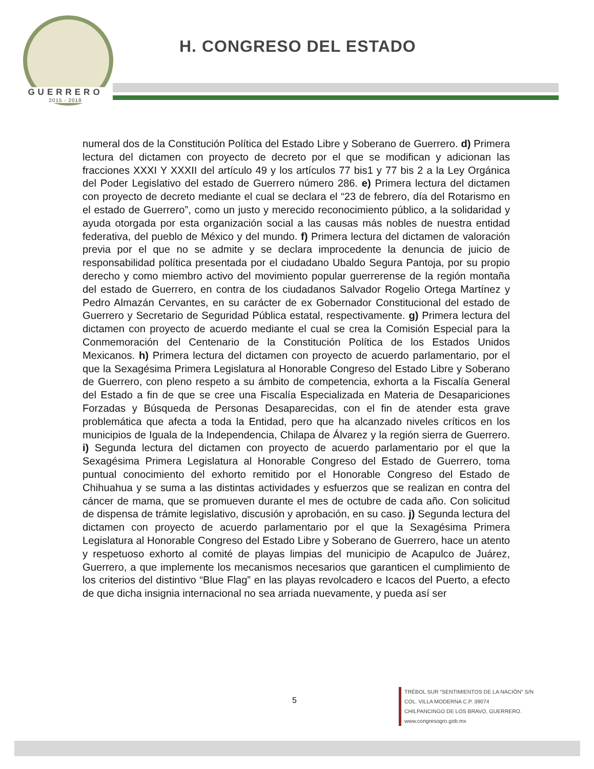GUERRERO
2015 - 2018
H. CONGRESO DEL ESTADO
numeral dos de la Constitución Política del Estado Libre y Soberano de Guerrero. d) Primera lectura del dictamen con proyecto de decreto por el que se modifican y adicionan las fracciones XXXI Y XXXII del artículo 49 y los artículos 77 bis1 y 77 bis 2 a la Ley Orgánica del Poder Legislativo del estado de Guerrero número 286. e) Primera lectura del dictamen con proyecto de decreto mediante el cual se declara el “23 de febrero, día del Rotarismo en el estado de Guerrero”, como un justo y merecido reconocimiento público, a la solidaridad y ayuda otorgada por esta organización social a las causas más nobles de nuestra entidad federativa, del pueblo de México y del mundo. f) Primera lectura del dictamen de valoración previa por el que no se admite y se declara improcedente la denuncia de juicio de responsabilidad política presentada por el ciudadano Ubaldo Segura Pantoja, por su propio derecho y como miembro activo del movimiento popular guerrerense de la región montaña del estado de Guerrero, en contra de los ciudadanos Salvador Rogelio Ortega Martínez y Pedro Almazán Cervantes, en su carácter de ex Gobernador Constitucional del estado de Guerrero y Secretario de Seguridad Pública estatal, respectivamente. g) Primera lectura del dictamen con proyecto de acuerdo mediante el cual se crea la Comisión Especial para la Conmemoración del Centenario de la Constitución Política de los Estados Unidos Mexicanos. h) Primera lectura del dictamen con proyecto de acuerdo parlamentario, por el que la Sexagésima Primera Legislatura al Honorable Congreso del Estado Libre y Soberano de Guerrero, con pleno respeto a su ámbito de competencia, exhorta a la Fiscalía General del Estado a fin de que se cree una Fiscalía Especializada en Materia de Desapariciones Forzadas y Búsqueda de Personas Desaparecidas, con el fin de atender esta grave problemática que afecta a toda la Entidad, pero que ha alcanzado niveles críticos en los municipios de Iguala de la Independencia, Chilapa de Álvarez y la región sierra de Guerrero. i) Segunda lectura del dictamen con proyecto de acuerdo parlamentario por el que la Sexagésima Primera Legislatura al Honorable Congreso del Estado de Guerrero, toma puntual conocimiento del exhorto remitido por el Honorable Congreso del Estado de Chihuahua y se suma a las distintas actividades y esfuerzos que se realizan en contra del cáncer de mama, que se promueven durante el mes de octubre de cada año. Con solicitud de dispensa de trámite legislativo, discusión y aprobación, en su caso. j) Segunda lectura del dictamen con proyecto de acuerdo parlamentario por el que la Sexagésima Primera Legislatura al Honorable Congreso del Estado Libre y Soberano de Guerrero, hace un atento y respetuoso exhorto al comité de playas limpias del municipio de Acapulco de Juárez, Guerrero, a que implemente los mecanismos necesarios que garanticen el cumplimiento de los criterios del distintivo “Blue Flag” en las playas revolcadero e Icacos del Puerto, a efecto de que dicha insignia internacional no sea arriada nuevamente, y pueda así ser
5
TRÉBOL SUR “SENTIMIENTOS DE LA NACIÓN” S/N
COL. VILLA MODERNA C.P. 39074
CHILPANCINGO DE LOS BRAVO, GUERRERO.
www.congresogro.gob.mx